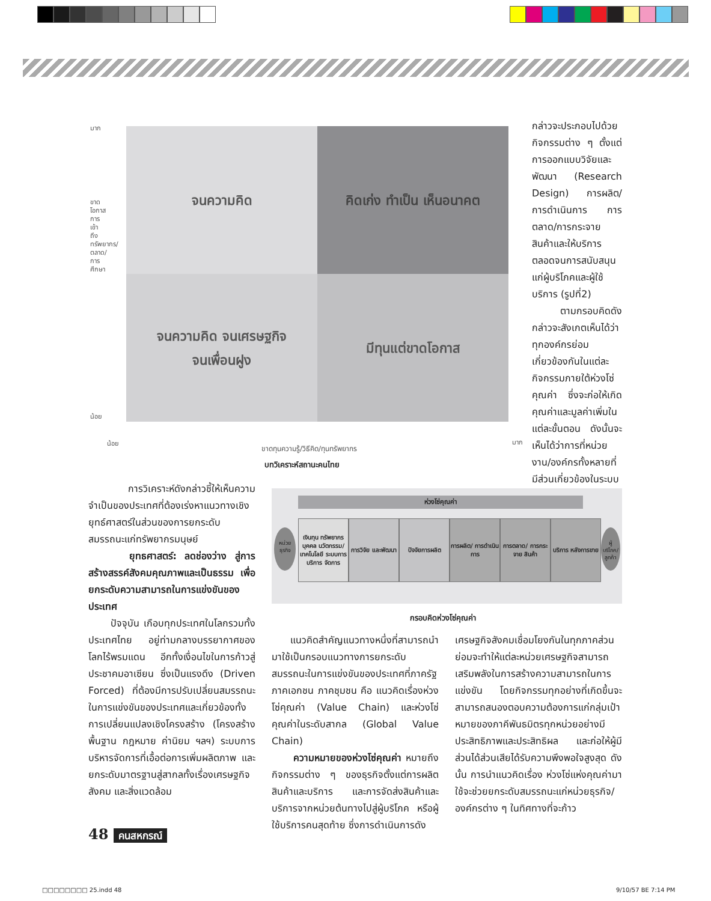มาก
น้อย
จนความคิด
คิดเก่ง ทำเป็น เห็นอนาคต
จนความคิด จนเศรษฐกิจ
จนเพื่อนฝูง
มีทุนแต่ขาดโอกาส
น้อย มาก
ขาดโอกาสการเข้าถึงทรัพยากร/ตลาด/การศึกษา
ขาดทุนความรู้/วิธีคิด/ทุนทรัพยากร
บทวิเคราะห์สถานะคนไทย
กล่าวจะประกอบไปด้วยกิจกรรมต่าง ๆ ตั้งแต่การออกแบบวิจัยและพัฒนา (Research Design) การผลิต/การดำเนินการ การตลาด/การกระจายสินค้าและให้บริการ ตลอดจนการสนับสนุนแก่ผู้บริโภคและผู้ใช้บริการ (รูปที่2)
ตามกรอบคิดดังกล่าวจะสังเกตเห็นได้ว่า ทุกองค์กรย่อมเกี่ยวข้องกันในแต่ละกิจกรรมภายใต้ห่วงโซ่คุณค่า ซึ่งจะก่อให้เกิดคุณค่าและมูลค่าเพิ่มในแต่ละขั้นตอน ดังนั้นจะเห็นได้ว่าการที่หน่วยงาน/องค์กรทั้งหลายที่มีส่วนเกี่ยวข้องในระบบ
การวิเคราะห์ดังกล่าวชี้ให้เห็นความจำเป็นของประเทศที่ต้องเร่งหาแนวทางเชิงยุทธ์ศาสตร์ในส่วนของการยกระดับสมรรถนะแก่ทรัพยากรมนุษย์
ยุทธศาสตร์: ลดช่องว่าง สู่การสร้างสรรค์สังคมคุณภาพและเป็นธรรม เพื่อยกระดับความสามารถในการแข่งขันของประเทศ
ปัจจุบัน เกือบทุกประเทศในโลกรวมทั้งประเทศไทย อยู่ท่ามกลางบรรยากาศของโลกไร้พรมแดน อีกทั้งเงื่อนไขในการก้าวสู่ประชาคมอาเซียน ซึ่งเป็นแรงดึง (Driven Forced) ที่ต้องมีการปรับเปลี่ยนสมรรถนะในการแข่งขันของประเทศและเกี่ยวข้องทั้งการเปลี่ยนแปลงเชิงโครงสร้าง (โครงสร้างพื้นฐาน กฎหมาย ค่านิยม ฯลฯ) ระบบการบริหารจัดการที่เอื้อต่อการเพิ่มผลิตภาพ และยกระดับมาตรฐานสู่สากลทั้งเรื่องเศรษฐกิจสังคม และสิ่งแวดล้อม
ห่วงโซ่คุณค่า
หน่วย ธุรกิจ
เงินทุน ทรัพยากรบุคคล นวัตกรรม/ เทคโนโลยี ระบบการบริการ จัดการ
การวิจัย และพัฒนา
ปัจจัยการผลิต การผลิต/ การดำเนินการ
การตลาด/ การกระจาย สินค้า
บริการ หลังการขาย
ผู้บริโภค/ ลูกค้า
กรอบคิดห่วงโซ่คุณค่า
แนวคิดสำคัญแนวทางหนึ่งที่สามารถนำมาใช้เป็นกรอบแนวทางการยกระดับสมรรถนะในการแข่งขันของประเทศที่ภาครัฐ ภาคเอกชน ภาคชุมชน คือ แนวคิดเรื่องห่วงโซ่คุณค่า (Value Chain) และห่วงโซ่คุณค่าในระดับสากล (Global Value Chain)
ความหมายของห่วงโซ่คุณค่า หมายถึง กิจกรรมต่าง ๆ ของธุรกิจตั้งแต่การผลิตสินค้าและบริการ และการจัดส่งสินค้าและบริการจากหน่วยต้นทางไปสู่ผู้บริโภค หรือผู้ใช้บริการคนสุดท้าย ซึ่งการดำเนินการดัง
เศรษฐกิจสังคมเชื่อมโยงกันในทุกภาคส่วนย่อมจะทำให้แต่ละหน่วยเศรษฐกิจสามารถเสริมพลังในการสร้างความสามารถในการแข่งขัน โดยกิจกรรมทุกอย่างที่เกิดขึ้นจะสามารถสนองตอบความต้องการแก่กลุ่มเป้าหมายของภาคีพันธมิตรทุกหน่วยอย่างมีประสิทธิภาพและประสิทธิผล และก่อให้ผู้มีส่วนได้ส่วนเสียได้รับความพึงพอใจสูงสุด ดังนั้น การนำแนวคิดเรื่อง ห่วงโซ่แห่งคุณค่ามาใช้จะช่วยยกระดับสมรรถนะแก่หน่วยธุรกิจ/องค์กรต่าง ๆ ในทิศทางที่จะก้าว
48 คนสหกรณ์
□□□□□□□□ 25.indd 48 9/10/57 BE 7:14 PM